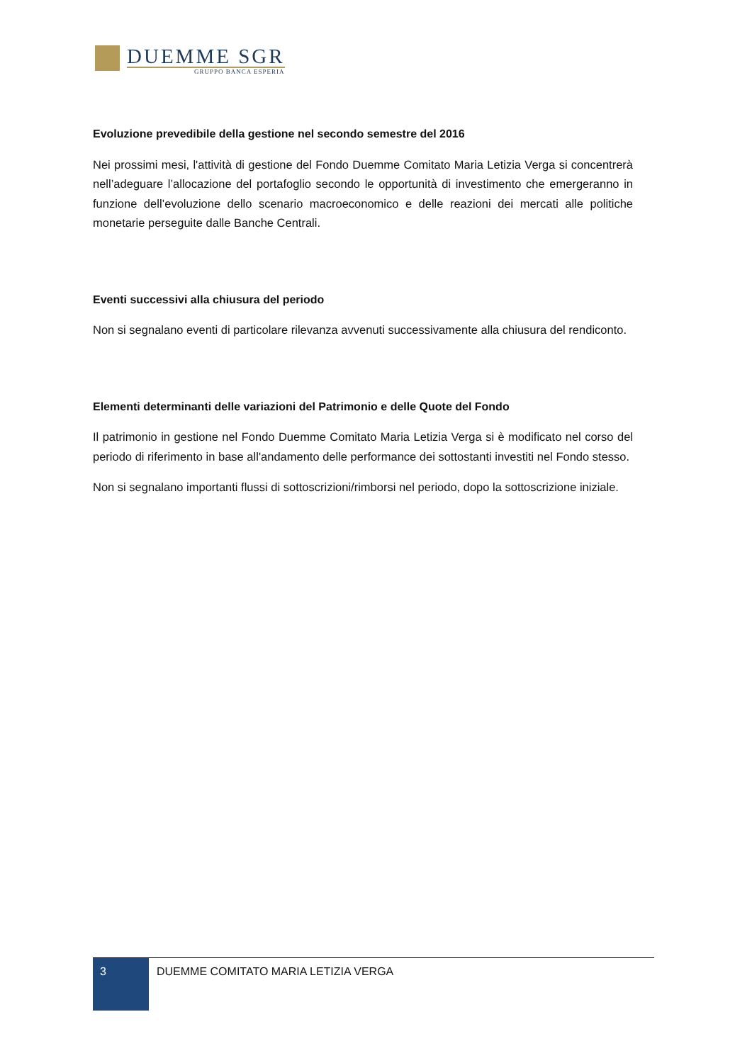DUEMME SGR
GRUPPO BANCA ESPERIA
Evoluzione prevedibile della gestione nel secondo semestre del 2016
Nei prossimi mesi, l'attività di gestione del Fondo Duemme Comitato Maria Letizia Verga si concentrerà nell’adeguare l’allocazione del portafoglio secondo le opportunità di investimento che emergeranno in funzione dell’evoluzione dello scenario macroeconomico e delle reazioni dei mercati alle politiche monetarie perseguite dalle Banche Centrali.
Eventi successivi alla chiusura del periodo
Non si segnalano eventi di particolare rilevanza avvenuti successivamente alla chiusura del rendiconto.
Elementi determinanti delle variazioni del Patrimonio e delle Quote del Fondo
Il patrimonio in gestione nel Fondo Duemme Comitato Maria Letizia Verga si è modificato nel corso del periodo di riferimento in base all'andamento delle performance dei sottostanti investiti nel Fondo stesso.
Non si segnalano importanti flussi di sottoscrizioni/rimborsi nel periodo, dopo la sottoscrizione iniziale.
3
DUEMME COMITATO MARIA LETIZIA VERGA